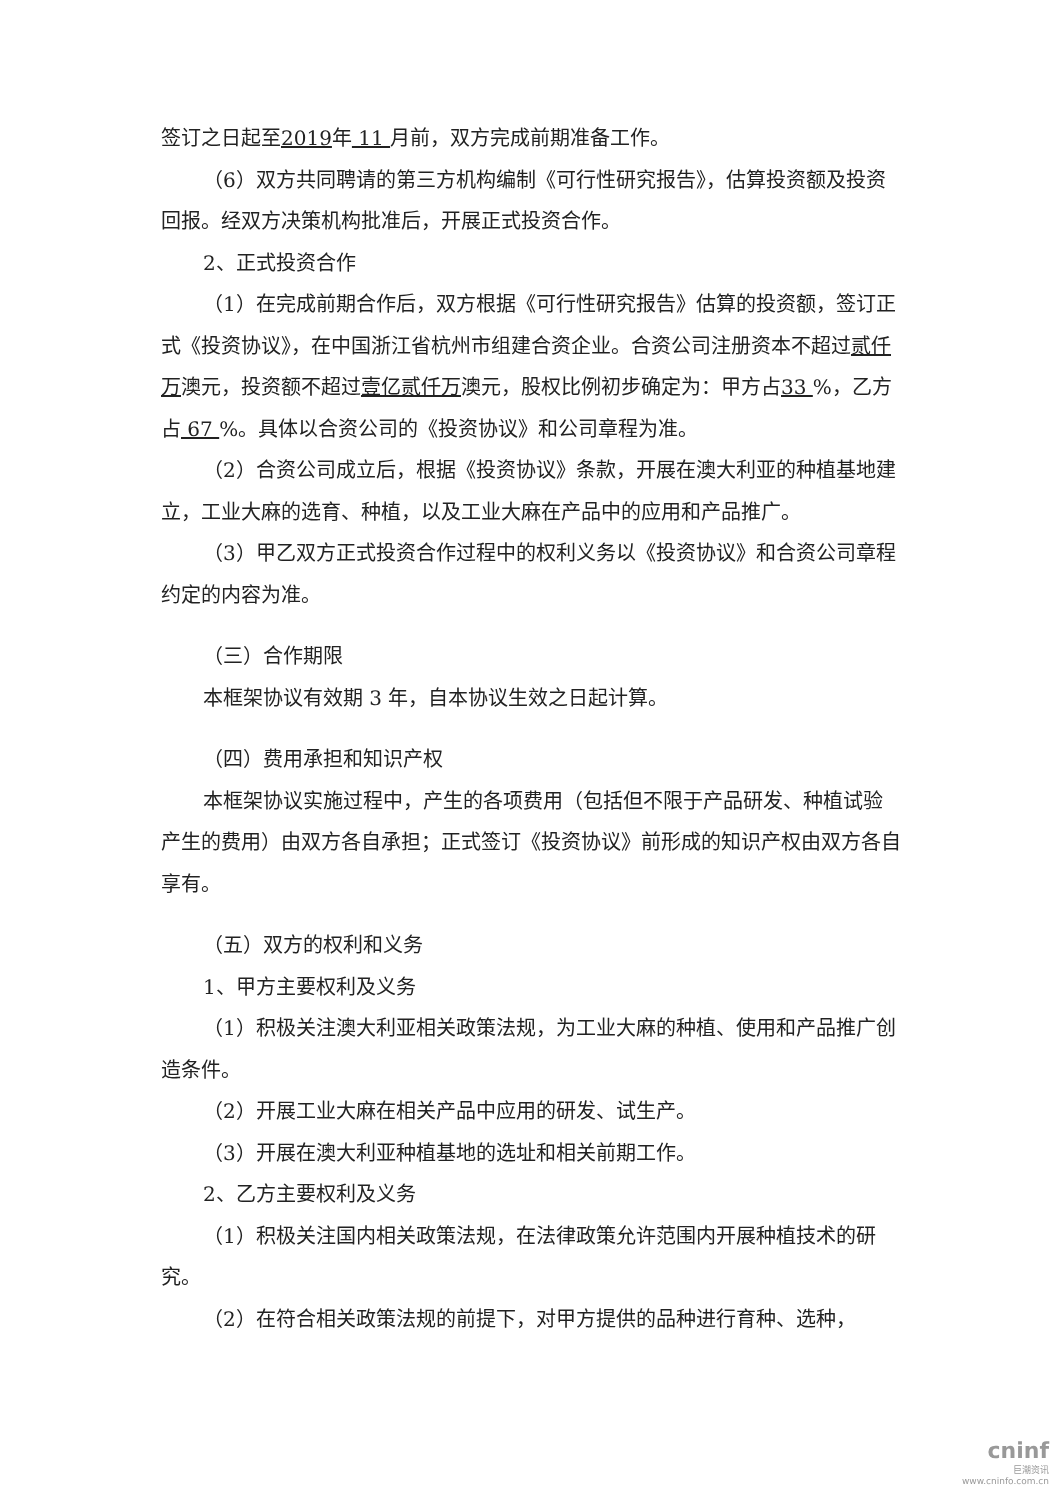签订之日起至2019年 11 月前，双方完成前期准备工作。
（6）双方共同聘请的第三方机构编制《可行性研究报告》，估算投资额及投资回报。经双方决策机构批准后，开展正式投资合作。
2、正式投资合作
（1）在完成前期合作后，双方根据《可行性研究报告》估算的投资额，签订正式《投资协议》，在中国浙江省杭州市组建合资企业。合资公司注册资本不超过贰仟万澳元，投资额不超过壹亿贰仟万澳元，股权比例初步确定为：甲方占33 %，乙方占 67 %。具体以合资公司的《投资协议》和公司章程为准。
（2）合资公司成立后，根据《投资协议》条款，开展在澳大利亚的种植基地建立，工业大麻的选育、种植，以及工业大麻在产品中的应用和产品推广。
（3）甲乙双方正式投资合作过程中的权利义务以《投资协议》和合资公司章程约定的内容为准。
（三）合作期限
本框架协议有效期 3 年，自本协议生效之日起计算。
（四）费用承担和知识产权
本框架协议实施过程中，产生的各项费用（包括但不限于产品研发、种植试验产生的费用）由双方各自承担；正式签订《投资协议》前形成的知识产权由双方各自享有。
（五）双方的权利和义务
1、甲方主要权利及义务
（1）积极关注澳大利亚相关政策法规，为工业大麻的种植、使用和产品推广创造条件。
（2）开展工业大麻在相关产品中应用的研发、试生产。
（3）开展在澳大利亚种植基地的选址和相关前期工作。
2、乙方主要权利及义务
（1）积极关注国内相关政策法规，在法律政策允许范围内开展种植技术的研究。
（2）在符合相关政策法规的前提下，对甲方提供的品种进行育种、选种，
cninf
巨潮资讯
www.cninfo.com.cn